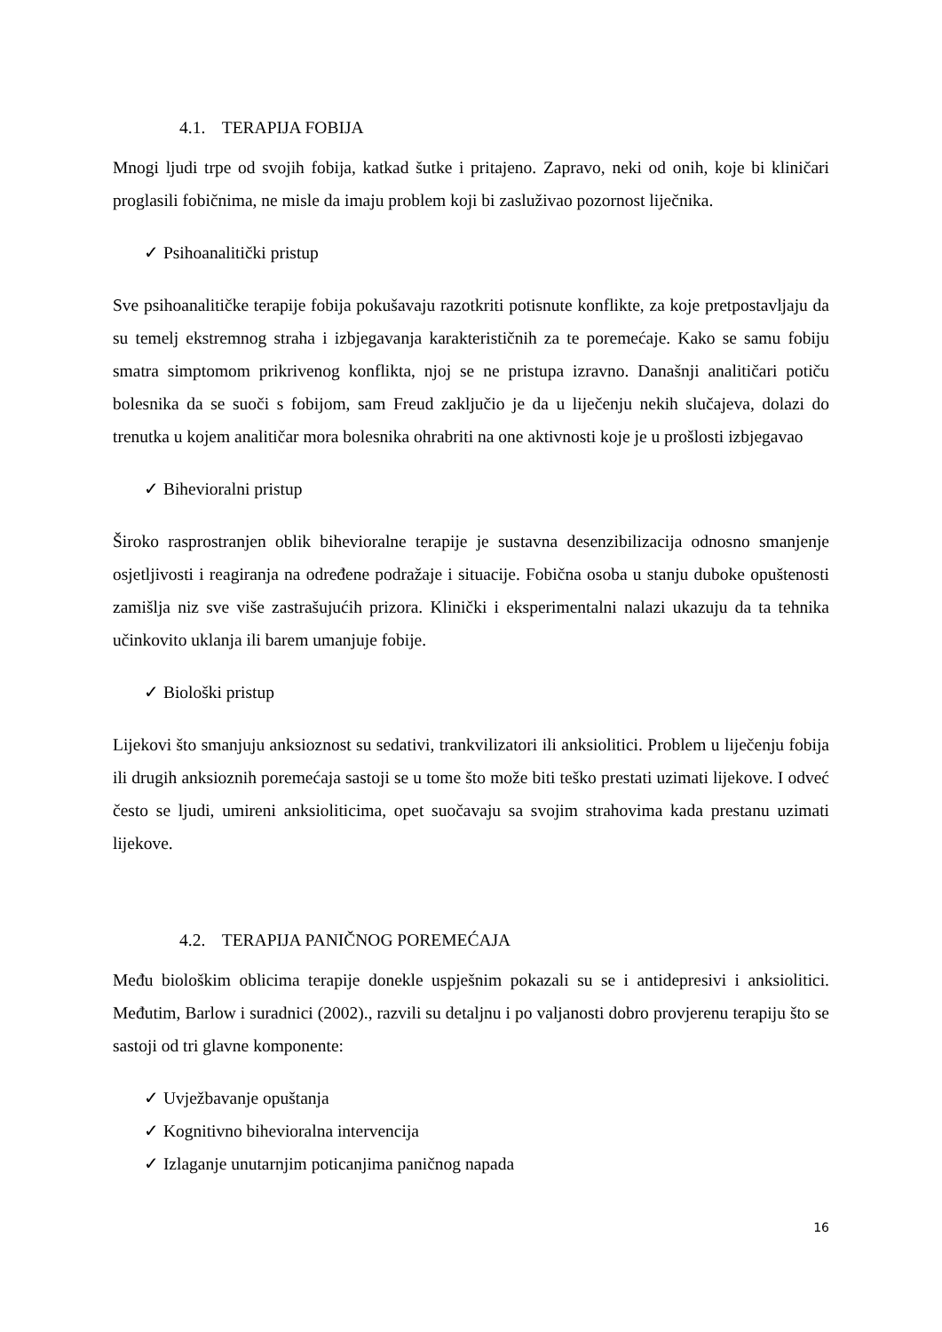4.1. TERAPIJA FOBIJA
Mnogi ljudi trpe od svojih fobija, katkad šutke i pritajeno. Zapravo, neki od onih, koje bi kliničari proglasili fobičnima, ne misle da imaju problem koji bi zasluživao pozornost liječnika.
✓ Psihoanalitički pristup
Sve psihoanalitičke terapije fobija pokušavaju razotkriti potisnute konflikte, za koje pretpostavljaju da su temelj ekstremnog straha i izbjegavanja karakterističnih za te poremećaje. Kako se samu fobiju smatra simptomom prikrivenog konflikta, njoj se ne pristupa izravno. Današnji analitičari potiču bolesnika da se suoči s fobijom, sam Freud zaključio je da u liječenju nekih slučajeva, dolazi do trenutka u kojem analitičar mora bolesnika ohrabriti na one aktivnosti koje je u prošlosti izbjegavao
✓ Bihevioralni pristup
Široko rasprostranjen oblik bihevioralne terapije je sustavna desenzibilizacija odnosno smanjenje osjetljivosti i reagiranja na određene podražaje i situacije. Fobična osoba u stanju duboke opuštenosti zamišlja niz sve više zastrašujućih prizora. Klinički i eksperimentalni nalazi ukazuju da ta tehnika učinkovito uklanja ili barem umanjuje fobije.
✓ Biološki pristup
Lijekovi što smanjuju anksioznost su sedativi, trankvilizatori ili anksiolitici. Problem u liječenju fobija ili drugih anksioznih poremećaja sastoji se u tome što može biti teško prestati uzimati lijekove. I odveć često se ljudi, umireni anksioliticima, opet suočavaju sa svojim strahovima kada prestanu uzimati lijekove.
4.2. TERAPIJA PANIČNOG POREMEĆAJA
Među biološkim oblicima terapije donekle uspješnim pokazali su se i antidepresivi i anksiolitici. Međutim, Barlow i suradnici (2002)., razvili su detaljnu i po valjanosti dobro provjerenu terapiju što se sastoji od tri glavne komponente:
✓ Uvježbavanje opuštanja
✓ Kognitivno bihevioralna intervencija
✓ Izlaganje unutarnjim poticanjima paničnog napada
16